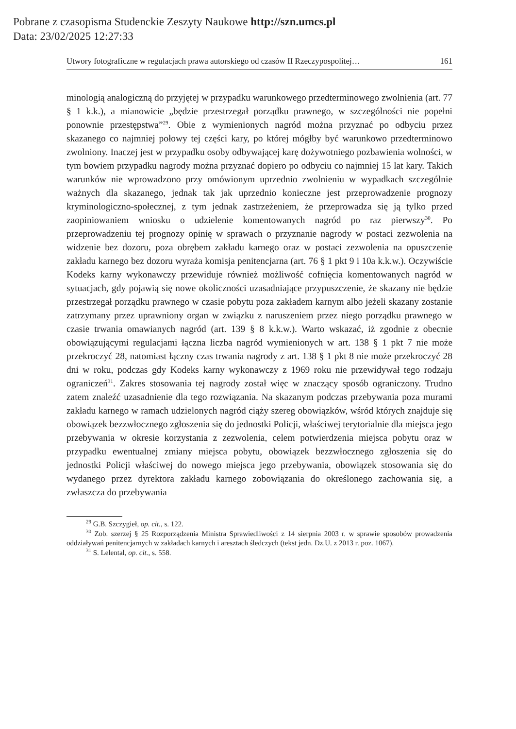Pobrane z czasopisma Studenckie Zeszyty Naukowe http://szn.umcs.pl
Data: 23/02/2025 12:27:33
Utwory fotograficzne w regulacjach prawa autorskiego od czasów II Rzeczypospolitej… 161
minologią analogiczną do przyjętej w przypadku warunkowego przedterminowego zwolnienia (art. 77 § 1 k.k.), a mianowicie „będzie przestrzegał porządku prawnego, w szczególności nie popełni ponownie przestępstwa”<sup>29</sup>. Obie z wymienionych nagród można przyznać po odbyciu przez skazanego co najmniej połowy tej części kary, po której mógłby być warunkowo przedterminowo zwolniony. Inaczej jest w przypadku osoby odbywającej karę dożywotniego pozbawienia wolności, w tym bowiem przypadku nagrody można przyznać dopiero po odbyciu co najmniej 15 lat kary. Takich warunków nie wprowadzono przy omówionym uprzednio zwolnieniu w wypadkach szczególnie ważnych dla skazanego, jednak tak jak uprzednio konieczne jest przeprowadzenie prognozy kryminologiczno-społecznej, z tym jednak zastrzeżeniem, że przeprowadza się ją tylko przed zaopiniowaniem wniosku o udzielenie komentowanych nagród po raz pierwszy<sup>30</sup>. Po przeprowadzeniu tej prognozy opinię w sprawach o przyznanie nagrody w postaci zezwolenia na widzenie bez dozoru, poza obrębem zakładu karnego oraz w postaci zezwolenia na opuszczenie zakładu karnego bez dozoru wyraża komisja penitencjarna (art. 76 § 1 pkt 9 i 10a k.k.w.). Oczywiście Kodeks karny wykonawczy przewiduje również możliwość cofnięcia komentowanych nagród w sytuacjach, gdy pojawią się nowe okoliczności uzasadniające przypuszczenie, że skazany nie będzie przestrzegał porządku prawnego w czasie pobytu poza zakładem karnym albo jeżeli skazany zostanie zatrzymany przez uprawniony organ w związku z naruszeniem przez niego porządku prawnego w czasie trwania omawianych nagród (art. 139 § 8 k.k.w.). Warto wskazać, iż zgodnie z obecnie obowiązującymi regulacjami łączna liczba nagród wymienionych w art. 138 § 1 pkt 7 nie może przekroczyć 28, natomiast łączny czas trwania nagrody z art. 138 § 1 pkt 8 nie może przekroczyć 28 dni w roku, podczas gdy Kodeks karny wykonawczy z 1969 roku nie przewidywał tego rodzaju ograniczeń<sup>31</sup>. Zakres stosowania tej nagrody został więc w znaczący sposób ograniczony. Trudno zatem znaleźć uzasadnienie dla tego rozwiązania. Na skazanym podczas przebywania poza murami zakładu karnego w ramach udzielonych nagród ciąży szereg obowiązków, wśród których znajduje się obowiązek bezzwłocznego zgłoszenia się do jednostki Policji, właściwej terytorialnie dla miejsca jego przebywania w okresie korzystania z zezwolenia, celem potwierdzenia miejsca pobytu oraz w przypadku ewentualnej zmiany miejsca pobytu, obowiązek bezzwłocznego zgłoszenia się do jednostki Policji właściwej do nowego miejsca jego przebywania, obowiązek stosowania się do wydanego przez dyrektora zakładu karnego zobowiązania do określonego zachowania się, a zwłaszcza do przebywania
<sup>29</sup> G.B. Szczygieł, op. cit., s. 122.
<sup>30</sup> Zob. szerzej § 25 Rozporządzenia Ministra Sprawiedliwości z 14 sierpnia 2003 r. w sprawie sposobów prowadzenia oddziaływań penitencjarnych w zakładach karnych i aresztach śledczych (tekst jedn. Dz.U. z 2013 r. poz. 1067).
<sup>31</sup> S. Lelental, op. cit., s. 558.